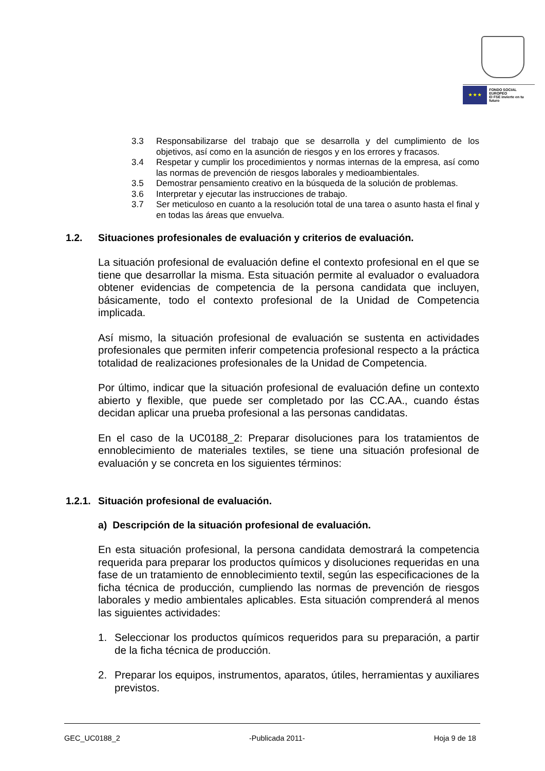★ ★ ★
FONDO SOCIAL EUROPEO
El FSE invierte en tu futuro
3.3 Responsabilizarse del trabajo que se desarrolla y del cumplimiento de los objetivos, así como en la asunción de riesgos y en los errores y fracasos.
3.4 Respetar y cumplir los procedimientos y normas internas de la empresa, así como las normas de prevención de riesgos laborales y medioambientales.
3.5 Demostrar pensamiento creativo en la búsqueda de la solución de problemas.
3.6 Interpretar y ejecutar las instrucciones de trabajo.
3.7 Ser meticuloso en cuanto a la resolución total de una tarea o asunto hasta el final y en todas las áreas que envuelva.
1.2. Situaciones profesionales de evaluación y criterios de evaluación.
La situación profesional de evaluación define el contexto profesional en el que se tiene que desarrollar la misma. Esta situación permite al evaluador o evaluadora obtener evidencias de competencia de la persona candidata que incluyen, básicamente, todo el contexto profesional de la Unidad de Competencia implicada.
Así mismo, la situación profesional de evaluación se sustenta en actividades profesionales que permiten inferir competencia profesional respecto a la práctica totalidad de realizaciones profesionales de la Unidad de Competencia.
Por último, indicar que la situación profesional de evaluación define un contexto abierto y flexible, que puede ser completado por las CC.AA., cuando éstas decidan aplicar una prueba profesional a las personas candidatas.
En el caso de la UC0188_2: Preparar disoluciones para los tratamientos de ennoblecimiento de materiales textiles, se tiene una situación profesional de evaluación y se concreta en los siguientes términos:
1.2.1. Situación profesional de evaluación.
a) Descripción de la situación profesional de evaluación.
En esta situación profesional, la persona candidata demostrará la competencia requerida para preparar los productos químicos y disoluciones requeridas en una fase de un tratamiento de ennoblecimiento textil, según las especificaciones de la ficha técnica de producción, cumpliendo las normas de prevención de riesgos laborales y medio ambientales aplicables. Esta situación comprenderá al menos las siguientes actividades:
1.
Seleccionar los productos químicos requeridos para su preparación, a partir de la ficha técnica de producción.
2.
Preparar los equipos, instrumentos, aparatos, útiles, herramientas y auxiliares previstos.
GEC_UC0188_2 -Publicada 2011- Hoja 9 de 18